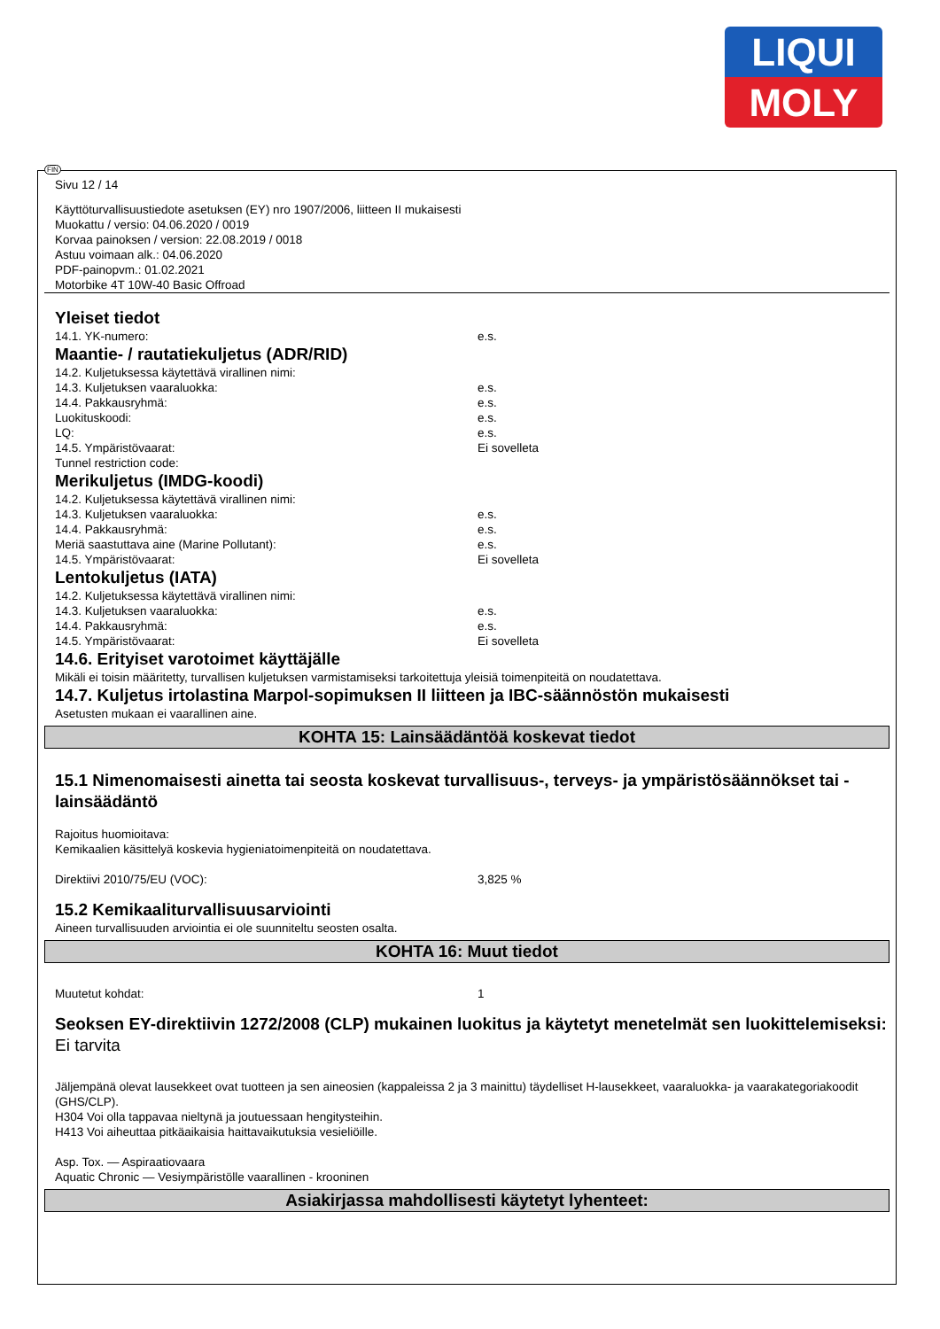LIQUI
MOLY
FIN
Sivu 12 / 14
Käyttöturvallisuustiedote asetuksen (EY) nro 1907/2006, liitteen II mukaisesti
Muokattu / versio: 04.06.2020 / 0019
Korvaa painoksen / version: 22.08.2019 / 0018
Astuu voimaan alk.: 04.06.2020
PDF-painopvm.: 01.02.2021
Motorbike 4T 10W-40 Basic Offroad
Yleiset tiedot
14.1. YK-numero: e.s.
Maantie- / rautatiekuljetus (ADR/RID)
14.2. Kuljetuksessa käytettävä virallinen nimi:
14.3. Kuljetuksen vaaraluokka: e.s.
14.4. Pakkausryhmä: e.s.
Luokituskoodi: e.s.
LQ: e.s.
14.5. Ympäristövaarat: Ei sovelleta
Tunnel restriction code:
Merikuljetus (IMDG-koodi)
14.2. Kuljetuksessa käytettävä virallinen nimi:
14.3. Kuljetuksen vaaraluokka: e.s.
14.4. Pakkausryhmä: e.s.
Meriä saastuttava aine (Marine Pollutant): e.s.
14.5. Ympäristövaarat: Ei sovelleta
Lentokuljetus (IATA)
14.2. Kuljetuksessa käytettävä virallinen nimi:
14.3. Kuljetuksen vaaraluokka: e.s.
14.4. Pakkausryhmä: e.s.
14.5. Ympäristövaarat: Ei sovelleta
14.6. Erityiset varotoimet käyttäjälle
Mikäli ei toisin määritetty, turvallisen kuljetuksen varmistamiseksi tarkoitettuja yleisiä toimenpiteitä on noudatettava.
14.7. Kuljetus irtolastina Marpol-sopimuksen II liitteen ja IBC-säännöstön mukaisesti
Asetusten mukaan ei vaarallinen aine.
KOHTA 15: Lainsäädäntöä koskevat tiedot
15.1 Nimenomaisesti ainetta tai seosta koskevat turvallisuus-, terveys- ja ympäristösäännökset tai -lainsäädäntö
Rajoitus huomioitava:
Kemikaalien käsittelyä koskevia hygieniatoimenpiteitä on noudatettava.
Direktiivi 2010/75/EU (VOC): 3,825 %
15.2 Kemikaaliturvallisuusarviointi
Aineen turvallisuuden arviointia ei ole suunniteltu seosten osalta.
KOHTA 16: Muut tiedot
Muutetut kohdat: 1
Seoksen EY-direktiivin 1272/2008 (CLP) mukainen luokitus ja käytetyt menetelmät sen luokittelemiseksi:
Ei tarvita
Jäljempänä olevat lausekkeet ovat tuotteen ja sen aineosien (kappaleissa 2 ja 3 mainittu) täydelliset H-lausekkeet, vaaraluokka- ja vaarakategoriakoodit (GHS/CLP).
H304 Voi olla tappavaa nieltynä ja joutuessaan hengitysteihin.
H413 Voi aiheuttaa pitkäaikaisia haittavaikutuksia vesieliöille.
Asp. Tox. — Aspiraatiovaara
Aquatic Chronic — Vesiympäristölle vaarallinen - krooninen
Asiakirjassa mahdollisesti käytetyt lyhenteet: